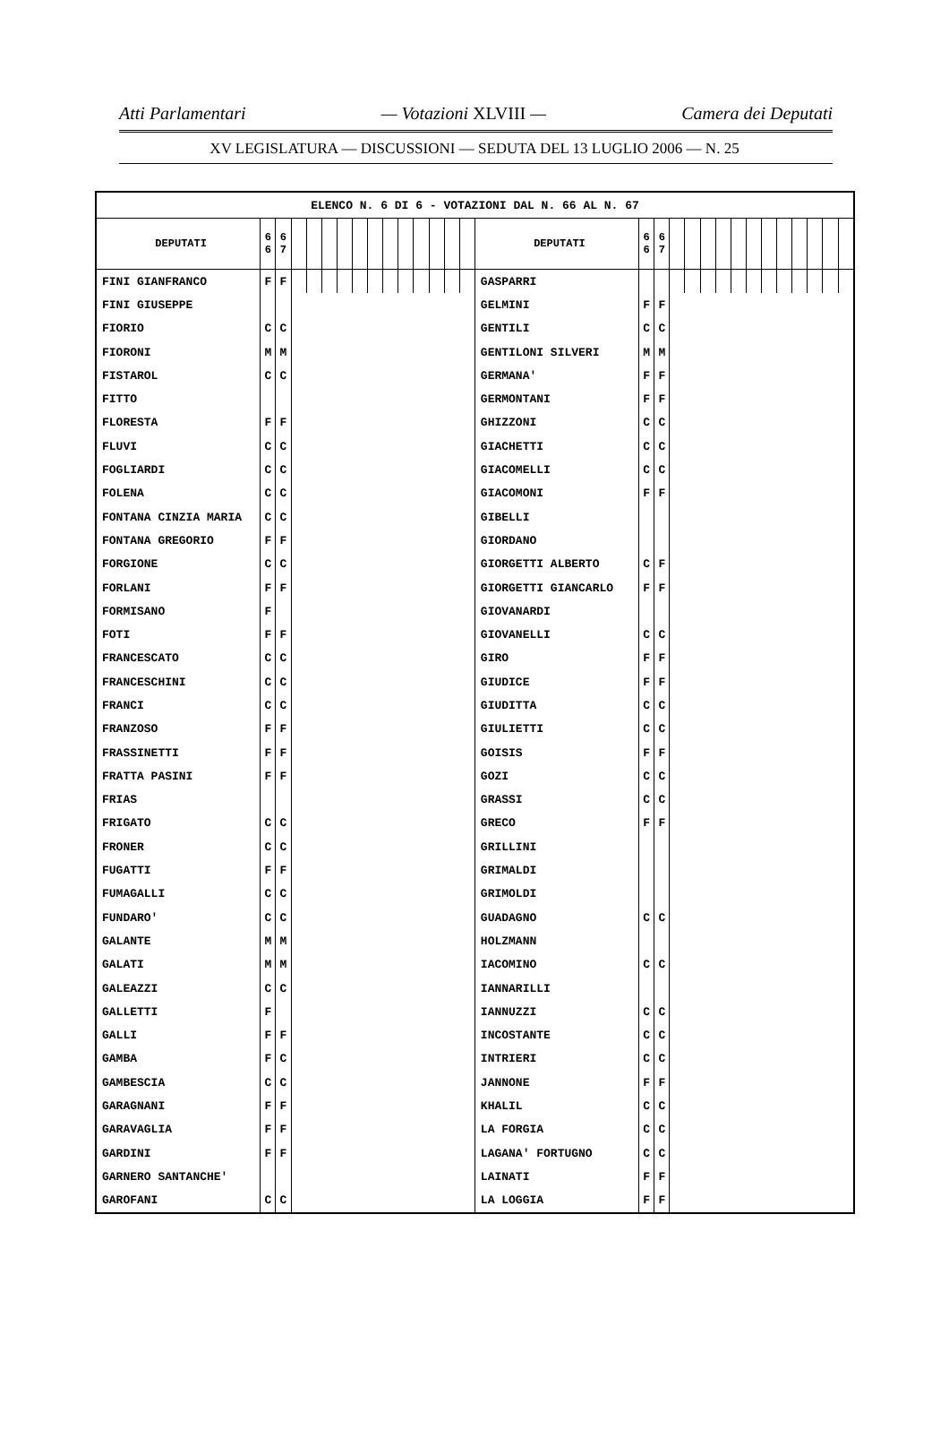Atti Parlamentari — Votazioni XLVIII — Camera dei Deputati
XV LEGISLATURA — DISCUSSIONI — SEDUTA DEL 13 LUGLIO 2006 — N. 25
| ELENCO N. 6 DI 6 - VOTAZIONI DAL N. 66 AL N. 67 | | | | | | | | | | | | | | | | | | | | | | | | | | | | | |
| DEPUTATI | 6 6 | 6 7 | | | | | | | | | | | | | DEPUTATI | 6 6 | 6 7 | | | | | | | | | | | | |
| FINI GIANFRANCO | F | F | | | | | | | | | | | | | GASPARRI | | | | | | | | | | | | | | |
| FINI GIUSEPPE | | | | | | | | | | | | | | | GELMINI | F | F | | | | | | | | | | | | |
| FIORIO | C | C | | | | | | | | | | | | | GENTILI | C | C | | | | | | | | | | | | |
| FIORONI | M | M | | | | | | | | | | | | | GENTILONI SILVERI | M | M | | | | | | | | | | | | |
| FISTAROL | C | C | | | | | | | | | | | | | GERMANA' | F | F | | | | | | | | | | | | |
| FITTO | | | | | | | | | | | | | | | GERMONTANI | F | F | | | | | | | | | | | | |
| FLORESTA | F | F | | | | | | | | | | | | | GHIZZONI | C | C | | | | | | | | | | | | |
| FLUVI | C | C | | | | | | | | | | | | | GIACHETTI | C | C | | | | | | | | | | | | |
| FOGLIARDI | C | C | | | | | | | | | | | | | GIACOMELLI | C | C | | | | | | | | | | | | |
| FOLENA | C | C | | | | | | | | | | | | | GIACOMONI | F | F | | | | | | | | | | | | |
| FONTANA CINZIA MARIA | C | C | | | | | | | | | | | | | GIBELLI | | | | | | | | | | | | | | |
| FONTANA GREGORIO | F | F | | | | | | | | | | | | | GIORDANO | | | | | | | | | | | | | | |
| FORGIONE | C | C | | | | | | | | | | | | | GIORGETTI ALBERTO | C | F | | | | | | | | | | | | |
| FORLANI | F | F | | | | | | | | | | | | | GIORGETTI GIANCARLO | F | F | | | | | | | | | | | | |
| FORMISANO | F | | | | | | | | | | | | | | GIOVANARDI | | | | | | | | | | | | | | |
| FOTI | F | F | | | | | | | | | | | | | GIOVANELLI | C | C | | | | | | | | | | | | |
| FRANCESCATO | C | C | | | | | | | | | | | | | GIRO | F | F | | | | | | | | | | | | |
| FRANCESCHINI | C | C | | | | | | | | | | | | | GIUDICE | F | F | | | | | | | | | | | | |
| FRANCI | C | C | | | | | | | | | | | | | GIUDITTA | C | C | | | | | | | | | | | | |
| FRANZOSO | F | F | | | | | | | | | | | | | GIULIETTI | C | C | | | | | | | | | | | | |
| FRASSINETTI | F | F | | | | | | | | | | | | | GOISIS | F | F | | | | | | | | | | | | |
| FRATTA PASINI | F | F | | | | | | | | | | | | | GOZI | C | C | | | | | | | | | | | | |
| FRIAS | | | | | | | | | | | | | | | GRASSI | C | C | | | | | | | | | | | | |
| FRIGATO | C | C | | | | | | | | | | | | | GRECO | F | F | | | | | | | | | | | | |
| FRONER | C | C | | | | | | | | | | | | | GRILLINI | | | | | | | | | | | | | | |
| FUGATTI | F | F | | | | | | | | | | | | | GRIMALDI | | | | | | | | | | | | | | |
| FUMAGALLI | C | C | | | | | | | | | | | | | GRIMOLDI | | | | | | | | | | | | | | |
| FUNDARO' | C | C | | | | | | | | | | | | | GUADAGNO | C | C | | | | | | | | | | | | |
| GALANTE | M | M | | | | | | | | | | | | | HOLZMANN | | | | | | | | | | | | | | |
| GALATI | M | M | | | | | | | | | | | | | IACOMINO | C | C | | | | | | | | | | | | |
| GALEAZZI | C | C | | | | | | | | | | | | | IANNARILLI | | | | | | | | | | | | | | |
| GALLETTI | F | | | | | | | | | | | | | | IANNUZZI | C | C | | | | | | | | | | | | |
| GALLI | F | F | | | | | | | | | | | | | INCOSTANTE | C | C | | | | | | | | | | | | |
| GAMBA | F | C | | | | | | | | | | | | | INTRIERI | C | C | | | | | | | | | | | | |
| GAMBESCIA | C | C | | | | | | | | | | | | | JANNONE | F | F | | | | | | | | | | | | |
| GARAGNANI | F | F | | | | | | | | | | | | | KHALIL | C | C | | | | | | | | | | | | |
| GARAVAGLIA | F | F | | | | | | | | | | | | | LA FORGIA | C | C | | | | | | | | | | | | |
| GARDINI | F | F | | | | | | | | | | | | | LAGANA' FORTUGNO | C | C | | | | | | | | | | | | |
| GARNERO SANTANCHE' | | | | | | | | | | | | | | | LAINATI | F | F | | | | | | | | | | | | |
| GAROFANI | C | C | | | | | | | | | | | | | LA LOGGIA | F | F | | | | | | | | | | | | |